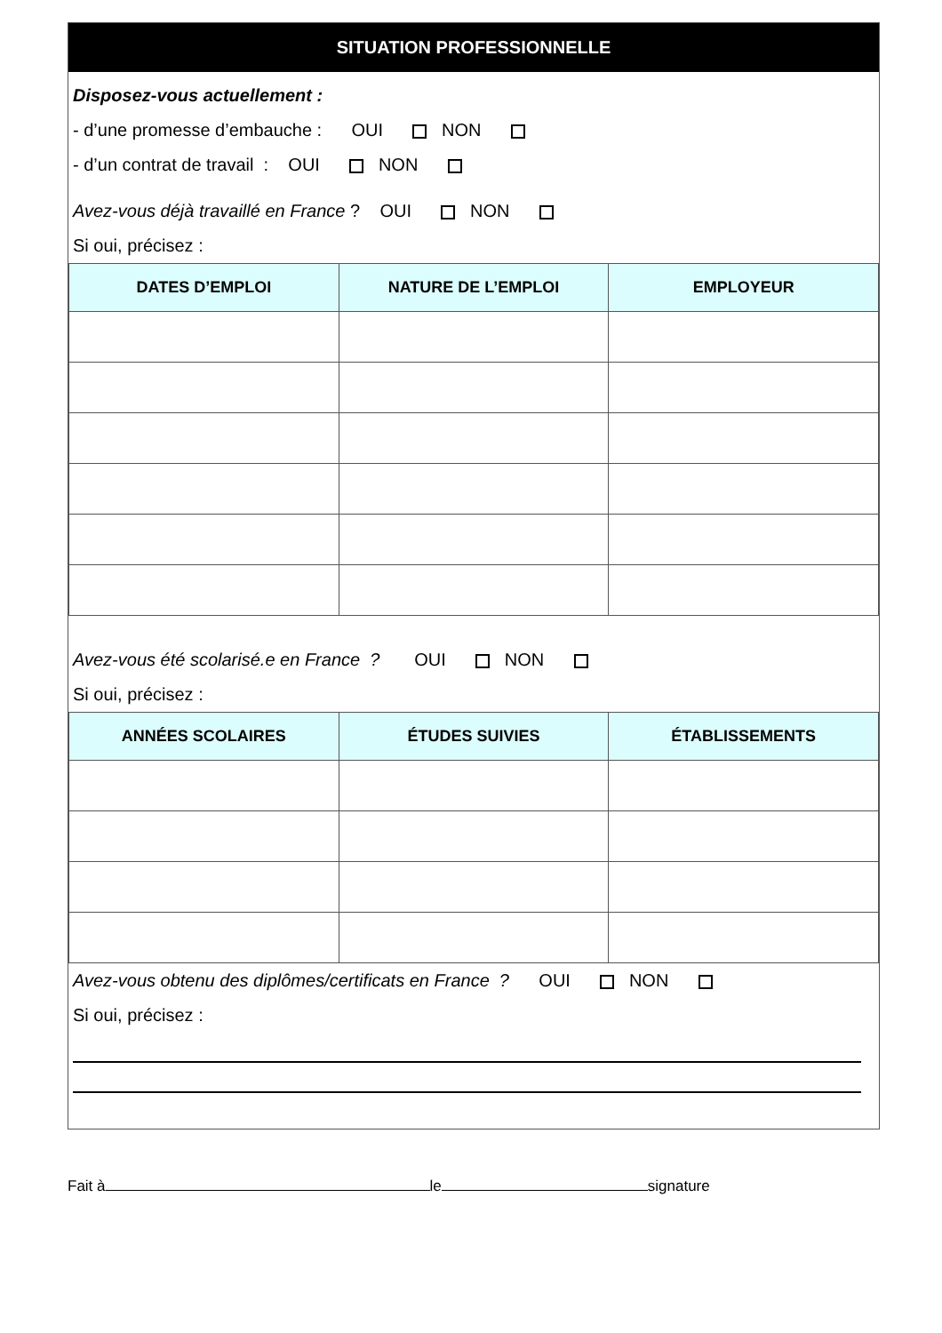SITUATION PROFESSIONNELLE
Disposez-vous actuellement :
- d’une promesse d’embauche : OUI NON
- d’un contrat de travail : OUI NON
Avez-vous déjà travaillé en France ? OUI NON
Si oui, précisez :
| DATES D’EMPLOI | NATURE DE L’EMPLOI | EMPLOYEUR |
| --- | --- | --- |
Avez-vous été scolarisé.e en France ? OUI NON
Si oui, précisez :
| ANNÉES SCOLAIRES | ÉTUDES SUIVIES | ÉTABLISSEMENTS |
| --- | --- | --- |
Avez-vous obtenu des diplômes/certificats en France ? OUI NON
Si oui, précisez :
Fait à le signature